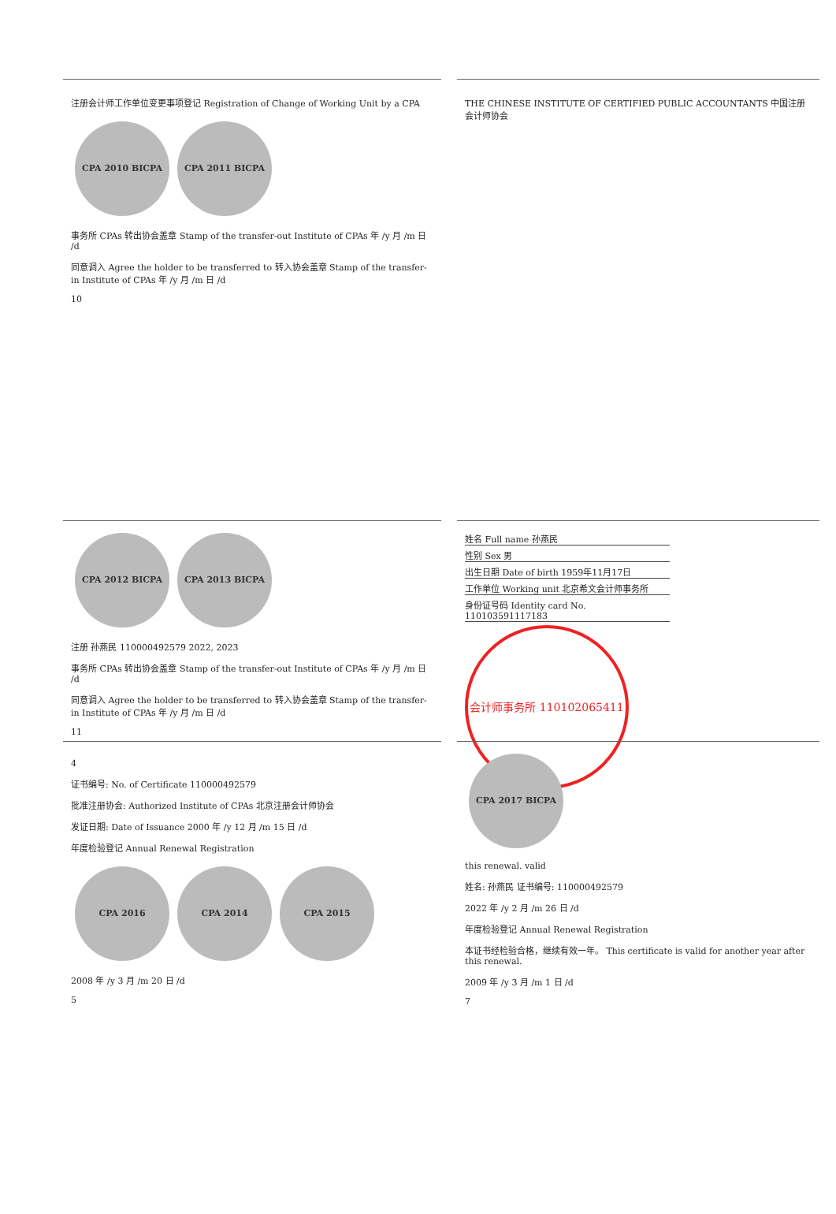注册会计师工作单位变更事项登记 Registration of Change of Working Unit by a CPA
CPA 2010 BICPA CPA 2011 BICPA
事务所 CPAs 转出协会盖章 Stamp of the transfer-out Institute of CPAs 年 /y 月 /m 日 /d
同意调入 Agree the holder to be transferred to 转入协会盖章 Stamp of the transfer-in Institute of CPAs 年 /y 月 /m 日 /d
10
THE CHINESE INSTITUTE OF CERTIFIED PUBLIC ACCOUNTANTS 中国注册会计师协会
CPA 2012 BICPA CPA 2013 BICPA
注册 孙燕民 110000492579 2022, 2023
事务所 CPAs 转出协会盖章 Stamp of the transfer-out Institute of CPAs 年 /y 月 /m 日 /d
同意调入 Agree the holder to be transferred to 转入协会盖章 Stamp of the transfer-in Institute of CPAs 年 /y 月 /m 日 /d
11
姓名 Full name 孙燕民
性别 Sex 男
出生日期 Date of birth 1959年11月17日
工作单位 Working unit 北京希文会计师事务所
身份证号码 Identity card No. 110103591117183
会计师事务所 110102065411
4
证书编号: No. of Certificate 110000492579
批准注册协会: Authorized Institute of CPAs 北京注册会计师协会
发证日期: Date of Issuance 2000 年 /y 12 月 /m 15 日 /d
年度检验登记 Annual Renewal Registration
CPA 2016 CPA 2014 CPA 2015
2008 年 /y 3 月 /m 20 日 /d
5
CPA 2017 BICPA
this renewal. valid
姓名: 孙燕民 证书编号: 110000492579
2022 年 /y 2 月 /m 26 日 /d
年度检验登记 Annual Renewal Registration
本证书经检验合格，继续有效一年。 This certificate is valid for another year after this renewal.
2009 年 /y 3 月 /m 1 日 /d
7